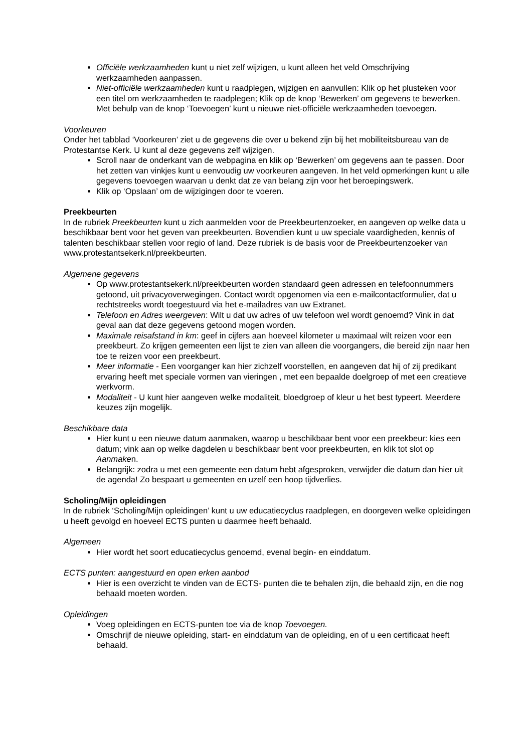Officiële werkzaamheden kunt u niet zelf wijzigen, u kunt alleen het veld Omschrijving werkzaamheden aanpassen.
Niet-officiële werkzaamheden kunt u raadplegen, wijzigen en aanvullen: Klik op het plusteken voor een titel om werkzaamheden te raadplegen; Klik op de knop ‘Bewerken’ om gegevens te bewerken. Met behulp van de knop ‘Toevoegen’ kunt u nieuwe niet-officiële werkzaamheden toevoegen.
Voorkeuren
Onder het tabblad ‘Voorkeuren’ ziet u de gegevens die over u bekend zijn bij het mobiliteitsbureau van de Protestantse Kerk. U kunt al deze gegevens zelf wijzigen.
Scroll naar de onderkant van de webpagina en klik op ‘Bewerken’ om gegevens aan te passen. Door het zetten van vinkjes kunt u eenvoudig uw voorkeuren aangeven. In het veld opmerkingen kunt u alle gegevens toevoegen waarvan u denkt dat ze van belang zijn voor het beroepingswerk.
Klik op ‘Opslaan’ om de wijzigingen door te voeren.
Preekbeurten
In de rubriek Preekbeurten kunt u zich aanmelden voor de Preekbeurtenzoeker, en aangeven op welke data u beschikbaar bent voor het geven van preekbeurten. Bovendien kunt u uw speciale vaardigheden, kennis of talenten beschikbaar stellen voor regio of land. Deze rubriek is de basis voor de Preekbeurtenzoeker van www.protestantsekerk.nl/preekbeurten.
Algemene gegevens
Op www.protestantsekerk.nl/preekbeurten worden standaard geen adressen en telefoonnummers getoond, uit privacyoverwegingen. Contact wordt opgenomen via een e-mailcontactformulier, dat u rechtstreeks wordt toegestuurd via het e-mailadres van uw Extranet.
Telefoon en Adres weergeven: Wilt u dat uw adres of uw telefoon wel wordt genoemd? Vink in dat geval aan dat deze gegevens getoond mogen worden.
Maximale reisafstand in km: geef in cijfers aan hoeveel kilometer u maximaal wilt reizen voor een preekbeurt. Zo krijgen gemeenten een lijst te zien van alleen die voorgangers, die bereid zijn naar hen toe te reizen voor een preekbeurt.
Meer informatie - Een voorganger kan hier zichzelf voorstellen, en aangeven dat hij of zij predikant ervaring heeft met speciale vormen van vieringen , met een bepaalde doelgroep of met een creatieve werkvorm.
Modaliteit - U kunt hier aangeven welke modaliteit, bloedgroep of kleur u het best typeert. Meerdere keuzes zijn mogelijk.
Beschikbare data
Hier kunt u een nieuwe datum aanmaken, waarop u beschikbaar bent voor een preekbeur: kies een datum; vink aan op welke dagdelen u beschikbaar bent voor preekbeurten, en klik tot slot op Aanmaken.
Belangrijk: zodra u met een gemeente een datum hebt afgesproken, verwijder die datum dan hier uit de agenda! Zo bespaart u gemeenten en uzelf een hoop tijdverlies.
Scholing/Mijn opleidingen
In de rubriek ‘Scholing/Mijn opleidingen’ kunt u uw educatiecyclus raadplegen, en doorgeven welke opleidingen u heeft gevolgd en hoeveel ECTS punten u daarmee heeft behaald.
Algemeen
Hier wordt het soort educatiecyclus genoemd, evenal begin- en einddatum.
ECTS punten: aangestuurd en open erken aanbod
Hier is een overzicht te vinden van de ECTS- punten die te behalen zijn, die behaald zijn, en die nog behaald moeten worden.
Opleidingen
Voeg opleidingen en ECTS-punten toe via de knop Toevoegen.
Omschrijf de nieuwe opleiding, start- en einddatum van de opleiding, en of u een certificaat heeft behaald.